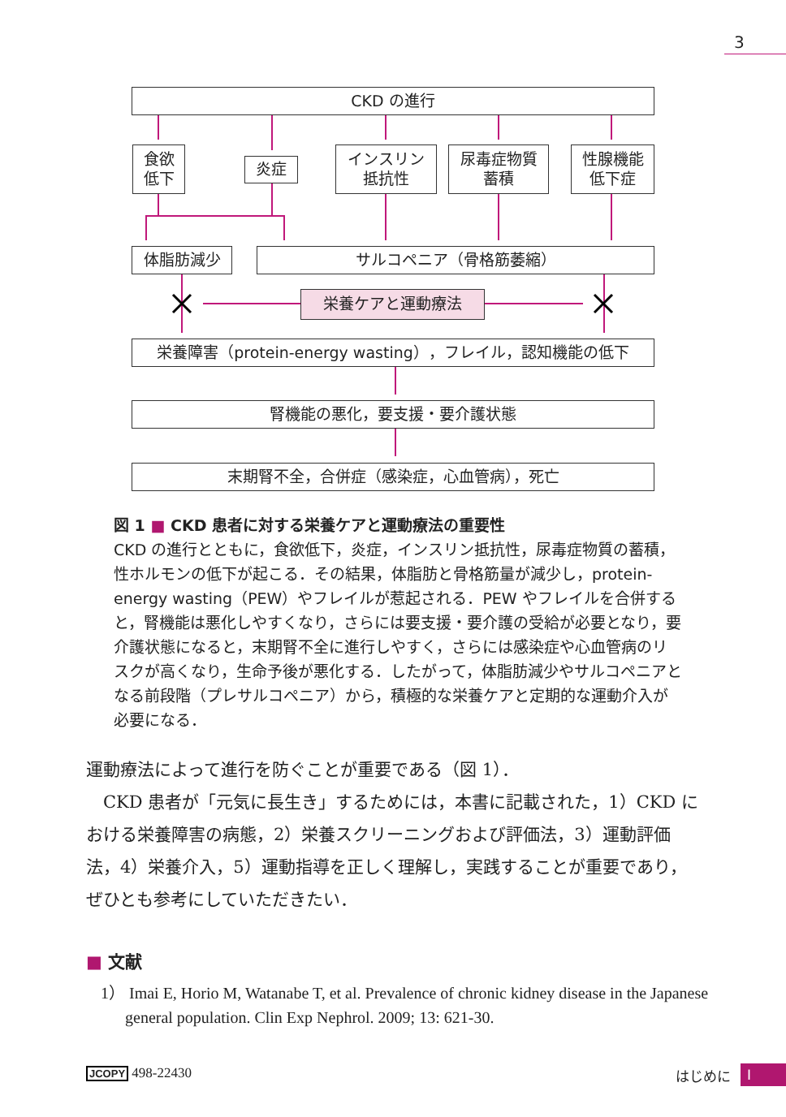3
CKD の進行
食欲
低下
炎症
インスリン
抵抗性
尿毒症物質
蓄積
性腺機能
低下症
体脂肪減少 サルコペニア（骨格筋萎縮）
栄養ケアと運動療法
栄養障害（protein-energy wasting），フレイル，認知機能の低下
腎機能の悪化，要支援・要介護状態
末期腎不全，合併症（感染症，心血管病），死亡
図 1 ■ CKD 患者に対する栄養ケアと運動療法の重要性
CKD の進行とともに，食欲低下，炎症，インスリン抵抗性，尿毒症物質の蓄積，性ホルモンの低下が起こる．その結果，体脂肪と骨格筋量が減少し，protein-energy wasting（PEW）やフレイルが惹起される．PEW やフレイルを合併すると，腎機能は悪化しやすくなり，さらには要支援・要介護の受給が必要となり，要介護状態になると，末期腎不全に進行しやすく，さらには感染症や心血管病のリスクが高くなり，生命予後が悪化する．したがって，体脂肪減少やサルコペニアとなる前段階（プレサルコペニア）から，積極的な栄養ケアと定期的な運動介入が必要になる．
運動療法によって進行を防ぐことが重要である（図 1）．
　CKD 患者が「元気に長生き」するためには，本書に記載された，1）CKD における栄養障害の病態，2）栄養スクリーニングおよび評価法，3）運動評価法，4）栄養介入，5）運動指導を正しく理解し，実践することが重要であり，ぜひとも参考にしていただきたい．
■ 文献
1） Imai E, Horio M, Watanabe T, et al. Prevalence of chronic kidney disease in the Japanese general population. Clin Exp Nephrol. 2009; 13: 621-30.
JCOPY 498-22430 はじめに I